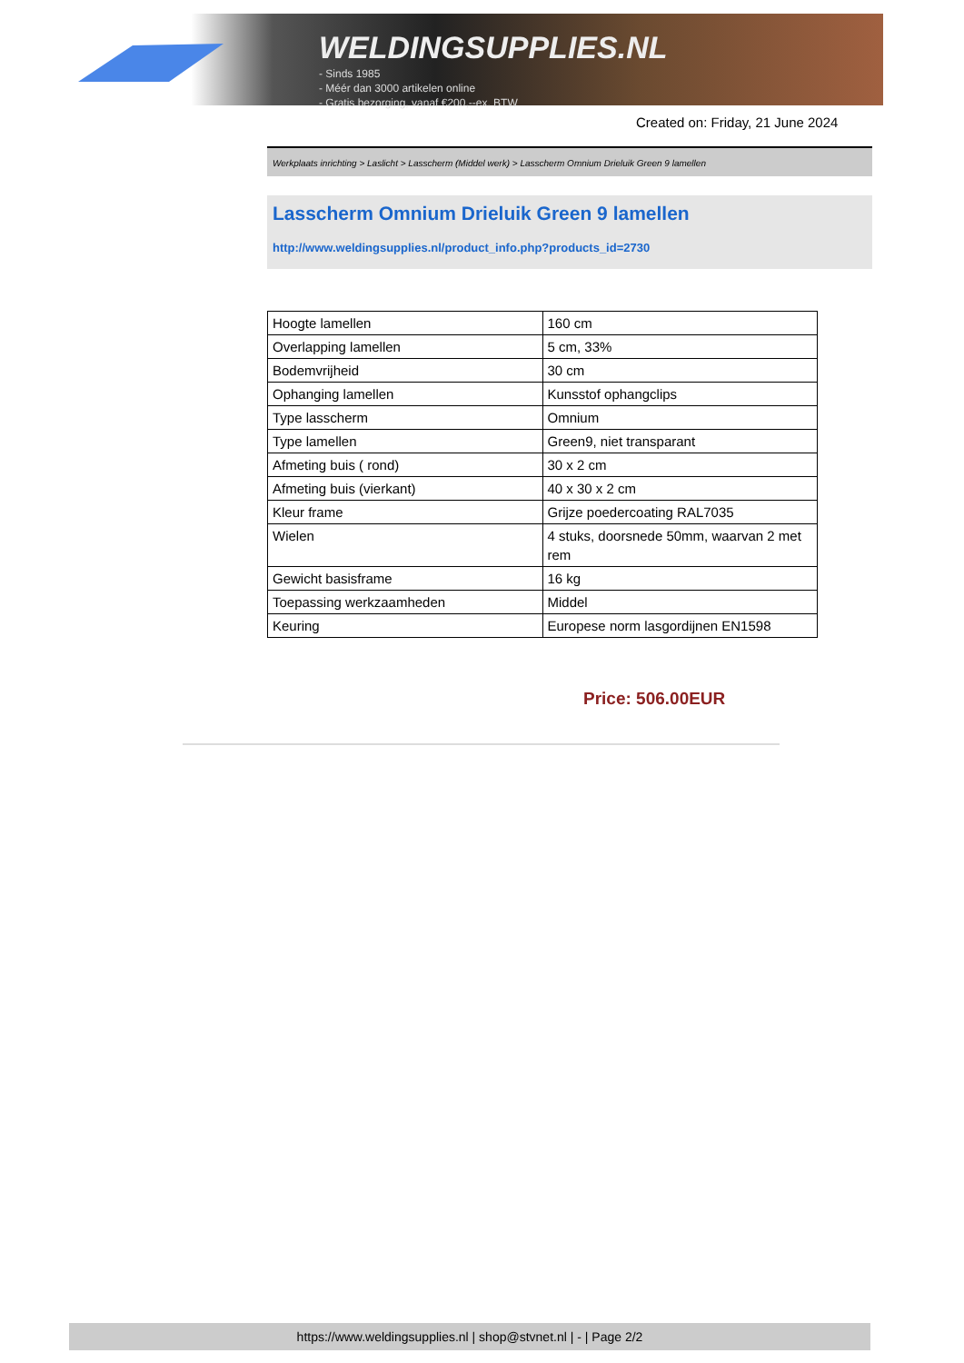WELDINGSUPPLIES.NL
- Sinds 1985
- Méér dan 3000 artikelen online
- Gratis bezorging, vanaf €200,--ex. BTW
Created on: Friday, 21 June 2024
Werkplaats inrichting > Laslicht > Lasscherm (Middel werk) > Lasscherm Omnium Drieluik Green 9 lamellen
Lasscherm Omnium Drieluik Green 9 lamellen
http://www.weldingsupplies.nl/product_info.php?products_id=2730
| Hoogte lamellen | 160 cm |
| Overlapping lamellen | 5 cm, 33% |
| Bodemvrijheid | 30 cm |
| Ophanging lamellen | Kunsstof ophangclips |
| Type lasscherm | Omnium |
| Type lamellen | Green9, niet transparant |
| Afmeting buis ( rond) | 30 x 2 cm |
| Afmeting buis (vierkant) | 40 x 30 x 2 cm |
| Kleur frame | Grijze poedercoating RAL7035 |
| Wielen | 4 stuks, doorsnede 50mm, waarvan 2 met rem |
| Gewicht basisframe | 16 kg |
| Toepassing werkzaamheden | Middel |
| Keuring | Europese norm lasgordijnen EN1598 |
Price: 506.00EUR
https://www.weldingsupplies.nl | shop@stvnet.nl | - | Page 2/2